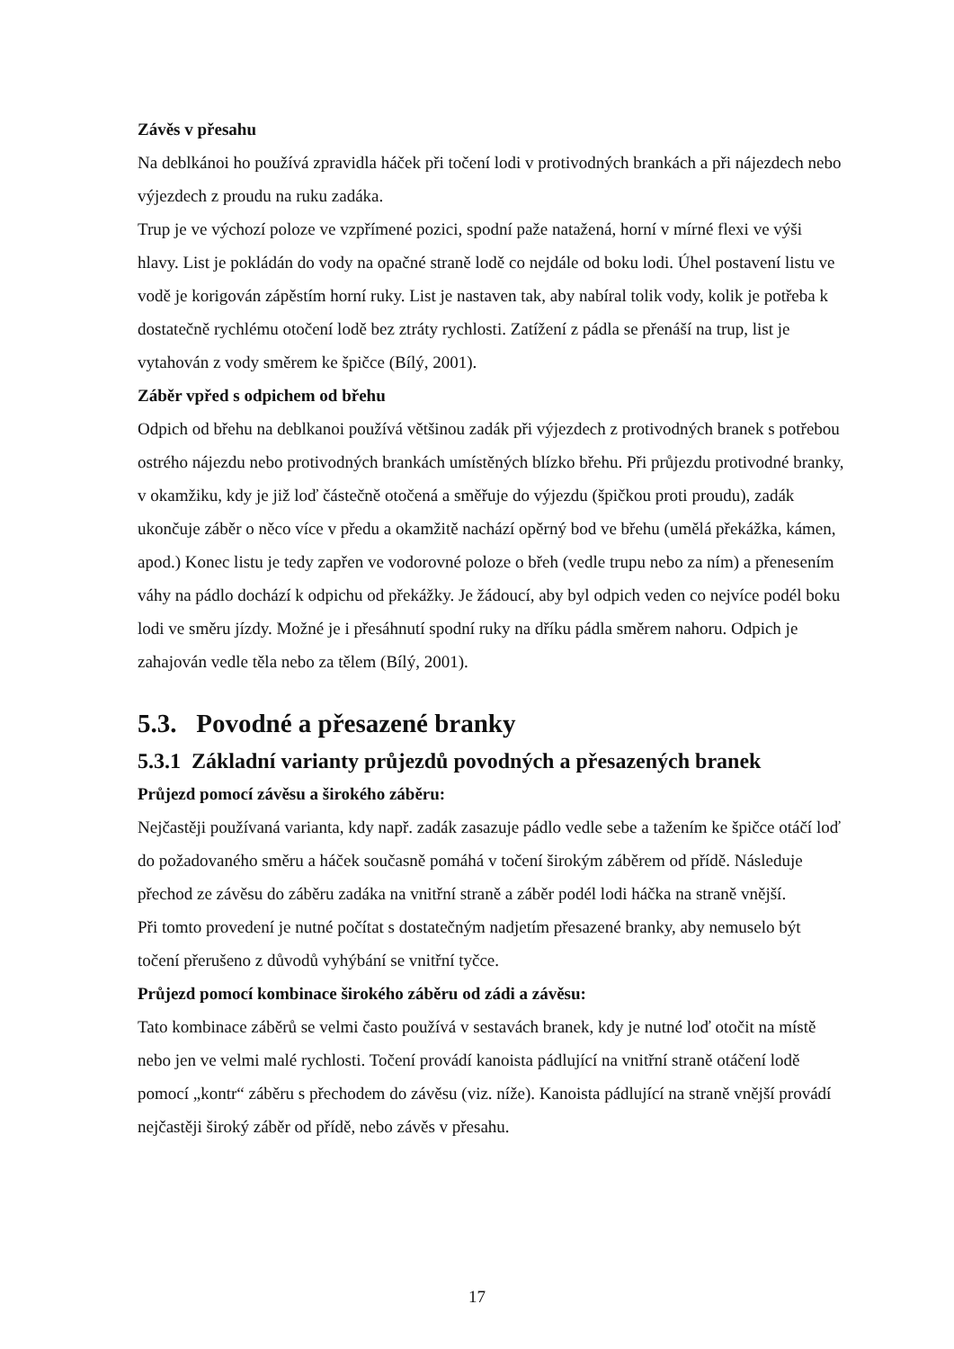Závěs v přesahu
Na deblkánoi ho používá zpravidla háček při točení lodi v protivodných brankách a při nájezdech nebo výjezdech z proudu na ruku zadáka.
Trup je ve výchozí poloze ve vzpřímené pozici, spodní paže natažená, horní v mírné flexi ve výši hlavy. List je pokládán do vody na opačné straně lodě co nejdále od boku lodi. Úhel postavení listu ve vodě je korigován zápěstím horní ruky. List je nastaven tak, aby nabíral tolik vody, kolik je potřeba k dostatečně rychlému otočení lodě bez ztráty rychlosti. Zatížení z pádla se přenáší na trup, list je vytahován z vody směrem ke špičce (Bílý, 2001).
Záběr vpřed s odpichem od břehu
Odpich od břehu na deblkanoi používá většinou zadák při výjezdech z protivodných branek s potřebou ostrého nájezdu nebo protivodných brankách umístěných blízko břehu. Při průjezdu protivodné branky, v okamžiku, kdy je již loď částečně otočená a směřuje do výjezdu (špičkou proti proudu), zadák ukončuje záběr o něco více v předu a okamžitě nachází opěrný bod ve břehu (umělá překážka, kámen, apod.) Konec listu je tedy zapřen ve vodorovné poloze o břeh (vedle trupu nebo za ním) a přenesením váhy na pádlo dochází k odpichu od překážky. Je žádoucí, aby byl odpich veden co nejvíce podél boku lodi ve směru jízdy. Možné je i přesáhnutí spodní ruky na dříku pádla směrem nahoru. Odpich je zahajován vedle těla nebo za tělem (Bílý, 2001).
5.3. Povodné a přesazené branky
5.3.1 Základní varianty průjezdů povodných a přesazených branek
Průjezd pomocí závěsu a širokého záběru:
Nejčastěji používaná varianta, kdy např. zadák zasazuje pádlo vedle sebe a tažením ke špičce otáčí loď do požadovaného směru a háček současně pomáhá v točení širokým záběrem od přídě. Následuje přechod ze závěsu do záběru zadáka na vnitřní straně a záběr podél lodi háčka na straně vnější.
Při tomto provedení je nutné počítat s dostatečným nadjetím přesazené branky, aby nemuselo být točení přerušeno z důvodů vyhýbání se vnitřní tyčce.
Průjezd pomocí kombinace širokého záběru od zádi a závěsu:
Tato kombinace záběrů se velmi často používá v sestavách branek, kdy je nutné loď otočit na místě nebo jen ve velmi malé rychlosti. Točení provádí kanoista pádlující na vnitřní straně otáčení lodě pomocí „kontr“ záběru s přechodem do závěsu (viz. níže). Kanoista pádlující na straně vnější provádí nejčastěji široký záběr od přídě, nebo závěs v přesahu.
17